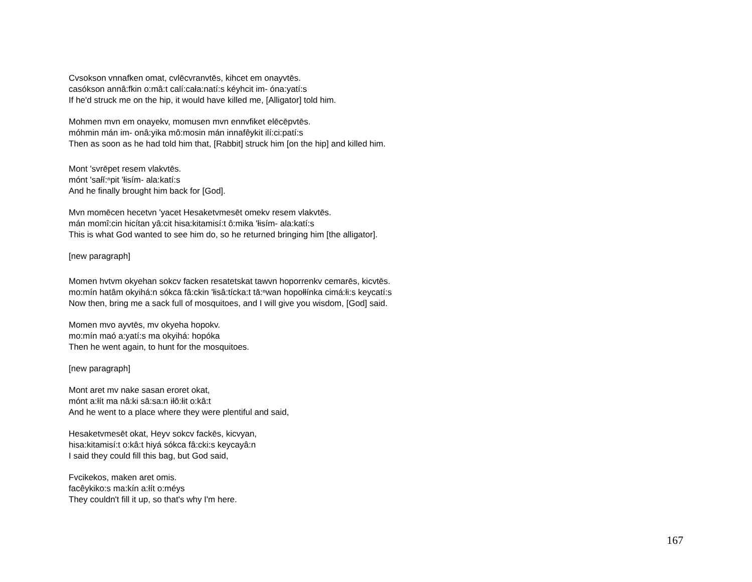Cvsokson vnnafken omat, cvlēcvranvtēs, kihcet em onayvtēs.
casókson annâ:fkin o:mâ:t calí:cała:natí:s kéyhcit im- óna:yatí:s
If he'd struck me on the hip, it would have killed me, [Alligator] told him.
Mohmen mvn em onayekv, momusen mvn ennvfiket elēcēpvtēs.
móhmin mán im- onâ:yika mô:mosin mán innafêykit ilí:ci:patí:s
Then as soon as he had told him that, [Rabbit] struck him [on the hip] and killed him.
Mont 'svrēpet resem vlakvtēs.
mónt 'sałĭ:ⁿpit 'łisím- ala:katí:s
And he finally brought him back for [God].
Mvn momēcen hecetvn 'yacet Hesaketvmesēt omekv resem vlakvtēs.
mán momî:cin hicítan yâ:cit hisa:kitamisí:t ô:mika 'łisím- ala:katí:s
This is what God wanted to see him do, so he returned bringing him [the alligator].
[new paragraph]
Momen hvtvm okyehan sokcv facken resatetskat tawvn hoporrenkv cemarēs, kicvtēs.
mo:mín hatâm okyihá:n sókca fâ:ckin 'łisâ:tícka:t tǎ:ⁿwan hopołłínka cimá:łi:s keycatí:s
Now then, bring me a sack full of mosquitoes, and I will give you wisdom, [God] said.
Momen mvo ayvtēs, mv okyeha hopokv.
mo:mín maó a:yatí:s ma okyihá: hopóka
Then he went again, to hunt for the mosquitoes.
[new paragraph]
Mont aret mv nake sasan eroret okat,
mónt a:łít ma nâ:ki sâ:sa:n iłô:łit o:kâ:t
And he went to a place where they were plentiful and said,
Hesaketvmesēt okat, Heyv sokcv fackēs, kicvyan,
hisa:kitamisí:t o:kâ:t hiyá sókca fâ:cki:s keycayâ:n
I said they could fill this bag, but God said,
Fvcikekos, maken aret omis.
facêykiko:s ma:kín a:łít o:méys
They couldn't fill it up, so that's why I'm here.
167